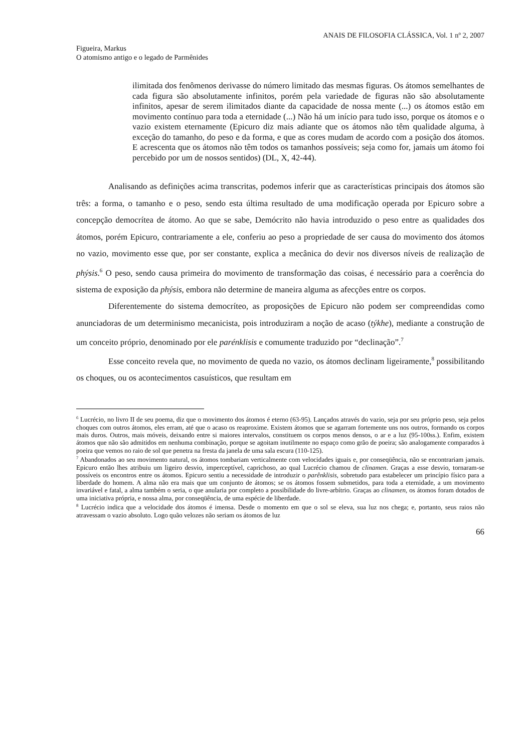ANAIS DE FILOSOFIA CLÁSSICA, Vol. 1 nº 2, 2007
Figueira, Markus
O atomismo antigo e o legado de Parmênides
ilimitada dos fenômenos derivasse do número limitado das mesmas figuras. Os átomos semelhantes de cada figura são absolutamente infinitos, porém pela variedade de figuras não são absolutamente infinitos, apesar de serem ilimitados diante da capacidade de nossa mente (...) os átomos estão em movimento contínuo para toda a eternidade (...) Não há um início para tudo isso, porque os átomos e o vazio existem eternamente (Epicuro diz mais adiante que os átomos não têm qualidade alguma, à exceção do tamanho, do peso e da forma, e que as cores mudam de acordo com a posição dos átomos. E acrescenta que os átomos não têm todos os tamanhos possíveis; seja como for, jamais um átomo foi percebido por um de nossos sentidos) (DL, X, 42-44).
Analisando as definições acima transcritas, podemos inferir que as características principais dos átomos são três: a forma, o tamanho e o peso, sendo esta última resultado de uma modificação operada por Epicuro sobre a concepção democrítea de átomo. Ao que se sabe, Demócrito não havia introduzido o peso entre as qualidades dos átomos, porém Epicuro, contrariamente a ele, conferiu ao peso a propriedade de ser causa do movimento dos átomos no vazio, movimento esse que, por ser constante, explica a mecânica do devir nos diversos níveis de realização de phýsis.<sup>6</sup> O peso, sendo causa primeira do movimento de transformação das coisas, é necessário para a coerência do sistema de exposição da phýsis, embora não determine de maneira alguma as afecções entre os corpos.
Diferentemente do sistema democríteo, as proposições de Epicuro não podem ser compreendidas como anunciadoras de um determinismo mecanicista, pois introduziram a noção de acaso (týkhe), mediante a construção de um conceito próprio, denominado por ele parénklisis e comumente traduzido por “declinação”.<sup>7</sup>
Esse conceito revela que, no movimento de queda no vazio, os átomos declinam ligeiramente,<sup>8</sup> possibilitando os choques, ou os acontecimentos casuísticos, que resultam em
<sup>6</sup> Lucrécio, no livro II de seu poema, diz que o movimento dos átomos é eterno (63-95). Lançados através do vazio, seja por seu próprio peso, seja pelos choques com outros átomos, eles erram, até que o acaso os reaproxime. Existem átomos que se agarram fortemente uns nos outros, formando os corpos mais duros. Outros, mais móveis, deixando entre si maiores intervalos, constituem os corpos menos densos, o ar e a luz (95-100ss.). Enfim, existem átomos que não são admitidos em nenhuma combinação, porque se agoitam inutilmente no espaço como grão de poeira; são analogamente comparados à poeira que vemos no raio de sol que penetra na fresta da janela de uma sala escura (110-125).
<sup>7</sup> Abandonados ao seu movimento natural, os átomos tombariam verticalmente com velocidades iguais e, por conseqüência, não se encontrariam jamais. Epicuro então lhes atribuiu um ligeiro desvio, imperceptível, caprichoso, ao qual Lucrécio chamou de clinamen. Graças a esse desvio, tornaram-se possíveis os encontros entre os átomos. Epicuro sentiu a necessidade de introduzir o parênklisis, sobretudo para estabelecer um princípio físico para a liberdade do homem. A alma não era mais que um conjunto de átomos; se os átomos fossem submetidos, para toda a eternidade, a um movimento invariável e fatal, a alma também o seria, o que anularia por completo a possibilidade do livre-arbítrio. Graças ao clinamen, os átomos foram dotados de uma iniciativa própria, e nossa alma, por conseqüência, de uma espécie de liberdade.
<sup>8</sup> Lucrécio indica que a velocidade dos átomos é imensa. Desde o momento em que o sol se eleva, sua luz nos chega; e, portanto, seus raios não atravessam o vazio absoluto. Logo quão velozes não seriam os átomos de luz
66